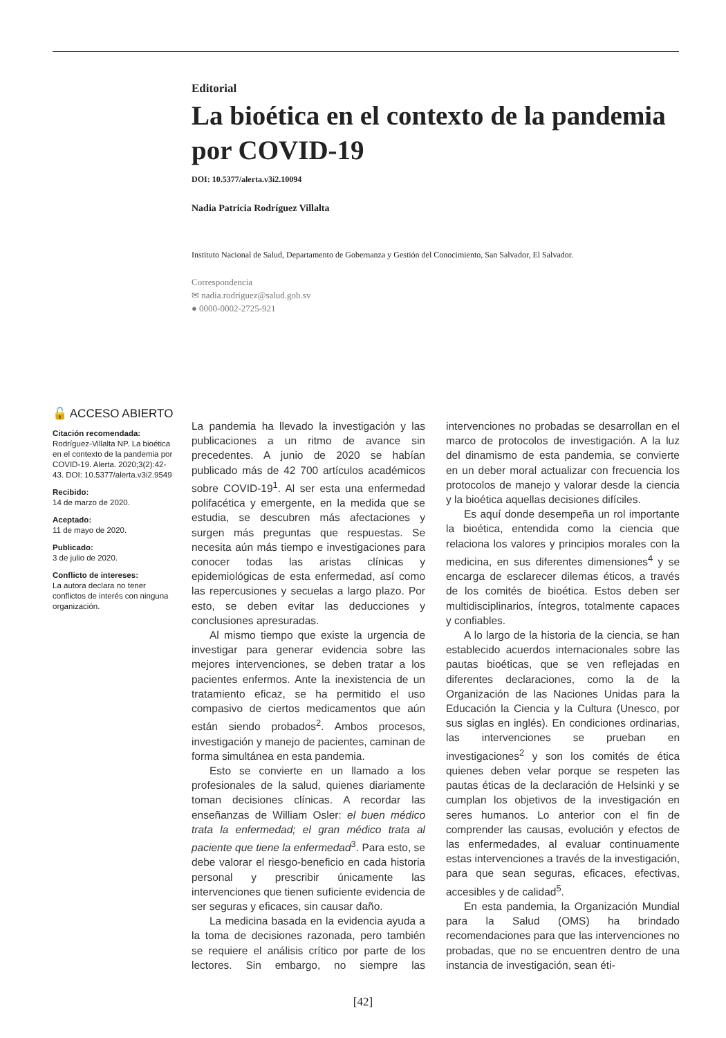Editorial
La bioética en el contexto de la pandemia por COVID-19
DOI: 10.5377/alerta.v3i2.10094
Nadia Patricia Rodríguez Villalta
Instituto Nacional de Salud, Departamento de Gobernanza y Gestión del Conocimiento, San Salvador, El Salvador.
Correspondencia
✉ nadia.rodriguez@salud.gob.sv
● 0000-0002-2725-921
🔓 ACCESO ABIERTO
Citación recomendada:
Rodríguez-Villalta NP. La bioética en el contexto de la pandemia por COVID-19. Alerta. 2020;3(2):42-43. DOI: 10.5377/alerta.v3i2.9549
Recibido:
14 de marzo de 2020.
Aceptado:
11 de mayo de 2020.
Publicado:
3 de julio de 2020.
Conflicto de intereses:
La autora declara no tener conflictos de interés con ninguna organización.
La pandemia ha llevado la investigación y las publicaciones a un ritmo de avance sin precedentes. A junio de 2020 se habían publicado más de 42 700 artículos académicos sobre COVID-19<sup>1</sup>. Al ser esta una enfermedad polifacética y emergente, en la medida que se estudia, se descubren más afectaciones y surgen más preguntas que respuestas. Se necesita aún más tiempo e investigaciones para conocer todas las aristas clínicas y epidemiológicas de esta enfermedad, así como las repercusiones y secuelas a largo plazo. Por esto, se deben evitar las deducciones y conclusiones apresuradas.
Al mismo tiempo que existe la urgencia de investigar para generar evidencia sobre las mejores intervenciones, se deben tratar a los pacientes enfermos. Ante la inexistencia de un tratamiento eficaz, se ha permitido el uso compasivo de ciertos medicamentos que aún están siendo probados<sup>2</sup>. Ambos procesos, investigación y manejo de pacientes, caminan de forma simultánea en esta pandemia.
Esto se convierte en un llamado a los profesionales de la salud, quienes diariamente toman decisiones clínicas. A recordar las enseñanzas de William Osler: el buen médico trata la enfermedad; el gran médico trata al paciente que tiene la enfermedad<sup>3</sup>. Para esto, se debe valorar el riesgo-beneficio en cada historia personal y prescribir únicamente las intervenciones que tienen suficiente evidencia de ser seguras y eficaces, sin causar daño.
La medicina basada en la evidencia ayuda a la toma de decisiones razonada, pero también se requiere el análisis crítico por parte de los lectores. Sin embargo, no siempre las intervenciones no probadas se desarrollan en el marco de protocolos de investigación. A la luz del dinamismo de esta pandemia, se convierte en un deber moral actualizar con frecuencia los protocolos de manejo y valorar desde la ciencia y la bioética aquellas decisiones difíciles.
Es aquí donde desempeña un rol importante la bioética, entendida como la ciencia que relaciona los valores y principios morales con la medicina, en sus diferentes dimensiones<sup>4</sup> y se encarga de esclarecer dilemas éticos, a través de los comités de bioética. Estos deben ser multidisciplinarios, íntegros, totalmente capaces y confiables.
A lo largo de la historia de la ciencia, se han establecido acuerdos internacionales sobre las pautas bioéticas, que se ven reflejadas en diferentes declaraciones, como la de la Organización de las Naciones Unidas para la Educación la Ciencia y la Cultura (Unesco, por sus siglas en inglés). En condiciones ordinarias, las intervenciones se prueban en investigaciones<sup>2</sup> y son los comités de ética quienes deben velar porque se respeten las pautas éticas de la declaración de Helsinki y se cumplan los objetivos de la investigación en seres humanos. Lo anterior con el fin de comprender las causas, evolución y efectos de las enfermedades, al evaluar continuamente estas intervenciones a través de la investigación, para que sean seguras, eficaces, efectivas, accesibles y de calidad<sup>5</sup>.
En esta pandemia, la Organización Mundial para la Salud (OMS) ha brindado recomendaciones para que las intervenciones no probadas, que no se encuentren dentro de una instancia de investigación, sean éti-
[42]